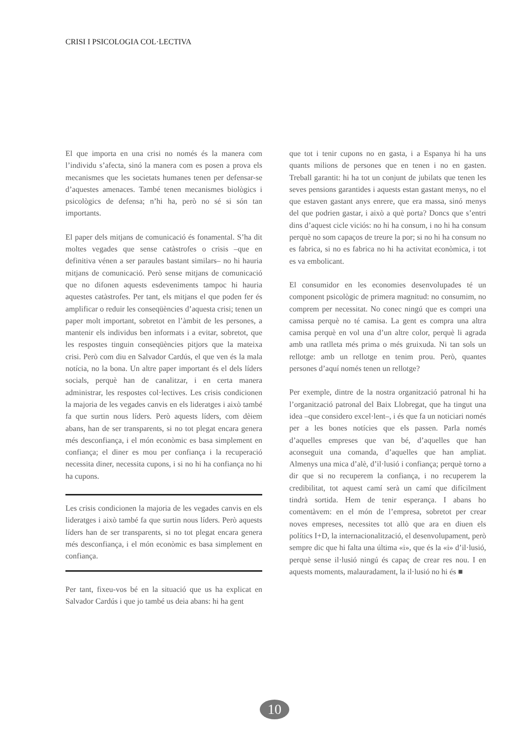CRISI I PSICOLOGIA COL·LECTIVA
El que importa en una crisi no només és la manera com l’individu s’afecta, sinó la manera com es posen a prova els mecanismes que les societats humanes tenen per defensar-se d’aquestes amenaces. També tenen mecanismes biològics i psicològics de defensa; n’hi ha, però no sé si són tan importants.
El paper dels mitjans de comunicació és fonamental. S’ha dit moltes vegades que sense catàstrofes o crisis –que en definitiva vénen a ser paraules bastant similars– no hi hauria mitjans de comunicació. Però sense mitjans de comunicació que no difonen aquests esdeveniments tampoc hi hauria aquestes catàstrofes. Per tant, els mitjans el que poden fer és amplificar o reduir les conseqüències d’aquesta crisi; tenen un paper molt important, sobretot en l’àmbit de les persones, a mantenir els individus ben informats i a evitar, sobretot, que les respostes tinguin conseqüències pitjors que la mateixa crisi. Però com diu en Salvador Cardús, el que ven és la mala notícia, no la bona. Un altre paper important és el dels líders socials, perquè han de canalitzar, i en certa manera administrar, les respostes col·lectives. Les crisis condicionen la majoria de les vegades canvis en els lideratges i això també fa que surtin nous líders. Però aquests líders, com dèiem abans, han de ser transparents, si no tot plegat encara genera més desconfiança, i el món econòmic es basa simplement en confiança; el diner es mou per confiança i la recuperació necessita diner, necessita cupons, i si no hi ha confiança no hi ha cupons.
Les crisis condicionen la majoria de les vegades canvis en els lideratges i això també fa que surtin nous líders. Però aquests líders han de ser transparents, si no tot plegat encara genera més desconfiança, i el món econòmic es basa simplement en confiança.
Per tant, fixeu-vos bé en la situació que us ha explicat en Salvador Cardús i que jo també us deia abans: hi ha gent
que tot i tenir cupons no en gasta, i a Espanya hi ha uns quants milions de persones que en tenen i no en gasten. Treball garantit: hi ha tot un conjunt de jubilats que tenen les seves pensions garantides i aquests estan gastant menys, no el que estaven gastant anys enrere, que era massa, sinó menys del que podrien gastar, i això a què porta? Doncs que s’entri dins d’aquest cicle viciós: no hi ha consum, i no hi ha consum perquè no som capaços de treure la por; si no hi ha consum no es fabrica, si no es fabrica no hi ha activitat econòmica, i tot es va embolicant.
El consumidor en les economies desenvolupades té un component psicològic de primera magnitud: no consumim, no comprem per necessitat. No conec ningú que es compri una camissa perquè no té camisa. La gent es compra una altra camisa perquè en vol una d’un altre color, perquè li agrada amb una ratlleta més prima o més gruixuda. Ni tan sols un rellotge: amb un rellotge en tenim prou. Però, quantes persones d’aquí només tenen un rellotge?
Per exemple, dintre de la nostra organització patronal hi ha l’organització patronal del Baix Llobregat, que ha tingut una idea –que considero excel·lent–, i és que fa un noticiari només per a les bones notícies que els passen. Parla només d’aquelles empreses que van bé, d’aquelles que han aconseguit una comanda, d’aquelles que han ampliat. Almenys una mica d’alè, d’il·lusió i confiança; perquè torno a dir que si no recuperem la confiança, i no recuperem la credibilitat, tot aquest camí serà un camí que difícilment tindrà sortida. Hem de tenir esperança. I abans ho comentàvem: en el món de l’empresa, sobretot per crear noves empreses, necessites tot allò que ara en diuen els polítics I+D, la internacionalització, el desenvolupament, però sempre dic que hi falta una última «i», que és la «i» d’il·lusió, perquè sense il·lusió ningú és capaç de crear res nou. I en aquests moments, malauradament, la il·lusió no hi és ■
10